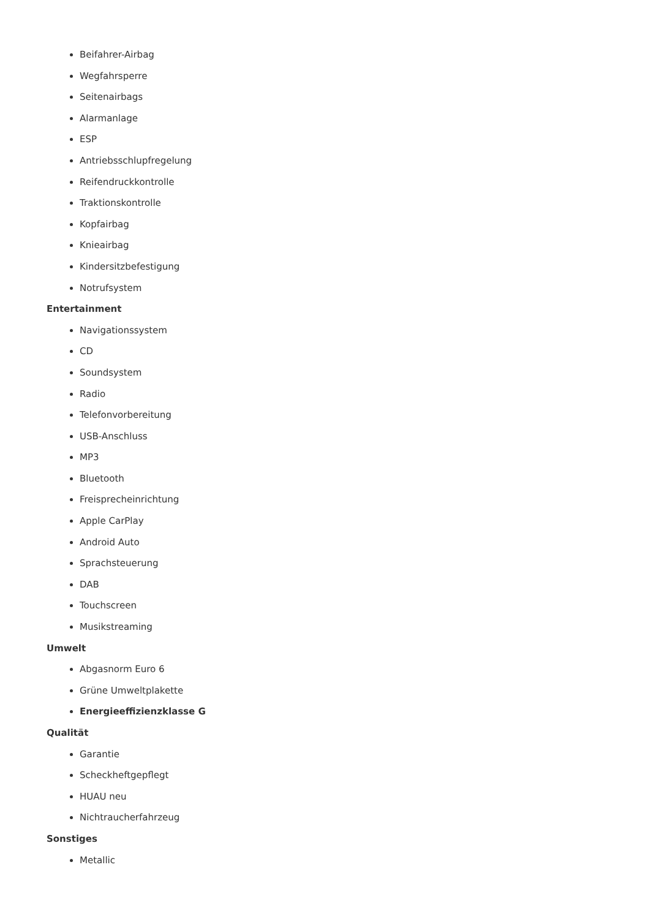Beifahrer-Airbag
Wegfahrsperre
Seitenairbags
Alarmanlage
ESP
Antriebsschlupfregelung
Reifendruckkontrolle
Traktionskontrolle
Kopfairbag
Knieairbag
Kindersitzbefestigung
Notrufsystem
Entertainment
Navigationssystem
CD
Soundsystem
Radio
Telefonvorbereitung
USB-Anschluss
MP3
Bluetooth
Freisprecheinrichtung
Apple CarPlay
Android Auto
Sprachsteuerung
DAB
Touchscreen
Musikstreaming
Umwelt
Abgasnorm Euro 6
Grüne Umweltplakette
Energieeffizienzklasse G
Qualität
Garantie
Scheckheftgepflegt
HUAU neu
Nichtraucherfahrzeug
Sonstiges
Metallic